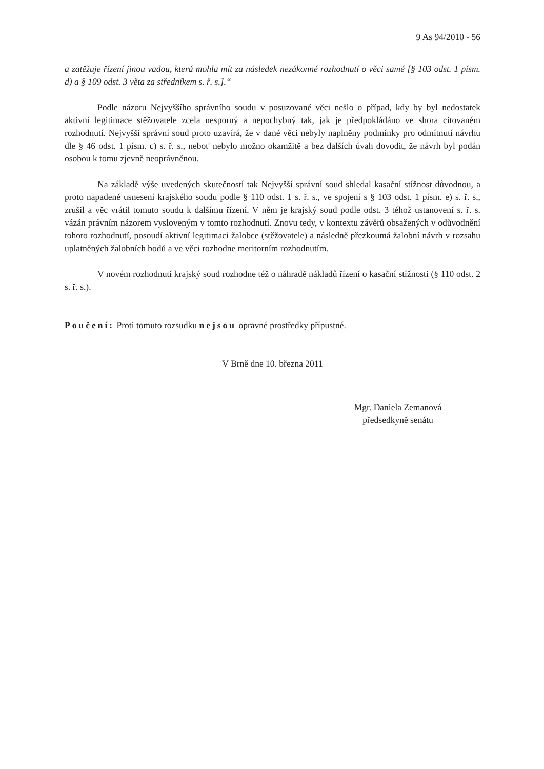9 As 94/2010 - 56
a zatěžuje řízení jinou vadou, která mohla mít za následek nezákonné rozhodnutí o věci samé [§ 103 odst. 1 písm. d) a § 109 odst. 3 věta za středníkem s. ř. s.].“
Podle názoru Nejvyššího správního soudu v posuzované věci nešlo o případ, kdy by byl nedostatek aktivní legitimace stěžovatele zcela nesporný a nepochybný tak, jak je předpokládáno ve shora citovaném rozhodnutí. Nejvyšší správní soud proto uzavírá, že v dané věci nebyly naplněny podmínky pro odmítnutí návrhu dle § 46 odst. 1 písm. c) s. ř. s., neboť nebylo možno okamžitě a bez dalších úvah dovodit, že návrh byl podán osobou k tomu zjevně neoprávněnou.
Na základě výše uvedených skutečností tak Nejvyšší správní soud shledal kasační stížnost důvodnou, a proto napadené usnesení krajského soudu podle § 110 odst. 1 s. ř. s., ve spojení s § 103 odst. 1 písm. e) s. ř. s., zrušil a věc vrátil tomuto soudu k dalšímu řízení. V něm je krajský soud podle odst. 3 téhož ustanovení s. ř. s. vázán právním názorem vysloveným v tomto rozhodnutí. Znovu tedy, v kontextu závěrů obsažených v odůvodnění tohoto rozhodnutí, posoudí aktivní legitimaci žalobce (stěžovatele) a následně přezkoumá žalobní návrh v rozsahu uplatněných žalobních bodů a ve věci rozhodne meritorním rozhodnutím.
V novém rozhodnutí krajský soud rozhodne též o náhradě nákladů řízení o kasační stížnosti (§ 110 odst. 2 s. ř. s.).
Poučení: Proti tomuto rozsudku nejsou opravné prostředky přípustné.
V Brně dne 10. března 2011
Mgr. Daniela Zemanová
předsedkyně senátu